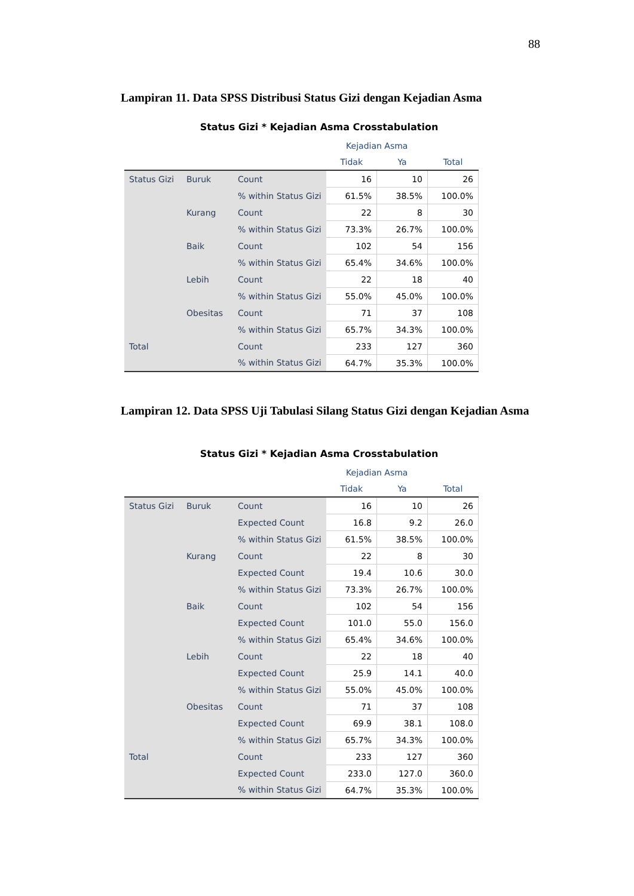88
Lampiran 11. Data SPSS Distribusi Status Gizi dengan Kejadian Asma
Status Gizi * Kejadian Asma Crosstabulation
| | | | Kejadian Asma | | |
| --- | --- | --- | --- | --- | --- |
| | | | Tidak | Ya | Total |
| Status Gizi | Buruk | Count | 16 | 10 | 26 |
| | | % within Status Gizi | 61.5% | 38.5% | 100.0% |
| | Kurang | Count | 22 | 8 | 30 |
| | | % within Status Gizi | 73.3% | 26.7% | 100.0% |
| | Baik | Count | 102 | 54 | 156 |
| | | % within Status Gizi | 65.4% | 34.6% | 100.0% |
| | Lebih | Count | 22 | 18 | 40 |
| | | % within Status Gizi | 55.0% | 45.0% | 100.0% |
| | Obesitas | Count | 71 | 37 | 108 |
| | | % within Status Gizi | 65.7% | 34.3% | 100.0% |
| Total | | Count | 233 | 127 | 360 |
| | | % within Status Gizi | 64.7% | 35.3% | 100.0% |
Lampiran 12. Data SPSS Uji Tabulasi Silang Status Gizi dengan Kejadian Asma
Status Gizi * Kejadian Asma Crosstabulation
| | | | Kejadian Asma | | |
| --- | --- | --- | --- | --- | --- |
| | | | Tidak | Ya | Total |
| Status Gizi | Buruk | Count | 16 | 10 | 26 |
| | | Expected Count | 16.8 | 9.2 | 26.0 |
| | | % within Status Gizi | 61.5% | 38.5% | 100.0% |
| | Kurang | Count | 22 | 8 | 30 |
| | | Expected Count | 19.4 | 10.6 | 30.0 |
| | | % within Status Gizi | 73.3% | 26.7% | 100.0% |
| | Baik | Count | 102 | 54 | 156 |
| | | Expected Count | 101.0 | 55.0 | 156.0 |
| | | % within Status Gizi | 65.4% | 34.6% | 100.0% |
| | Lebih | Count | 22 | 18 | 40 |
| | | Expected Count | 25.9 | 14.1 | 40.0 |
| | | % within Status Gizi | 55.0% | 45.0% | 100.0% |
| | Obesitas | Count | 71 | 37 | 108 |
| | | Expected Count | 69.9 | 38.1 | 108.0 |
| | | % within Status Gizi | 65.7% | 34.3% | 100.0% |
| Total | | Count | 233 | 127 | 360 |
| | | Expected Count | 233.0 | 127.0 | 360.0 |
| | | % within Status Gizi | 64.7% | 35.3% | 100.0% |